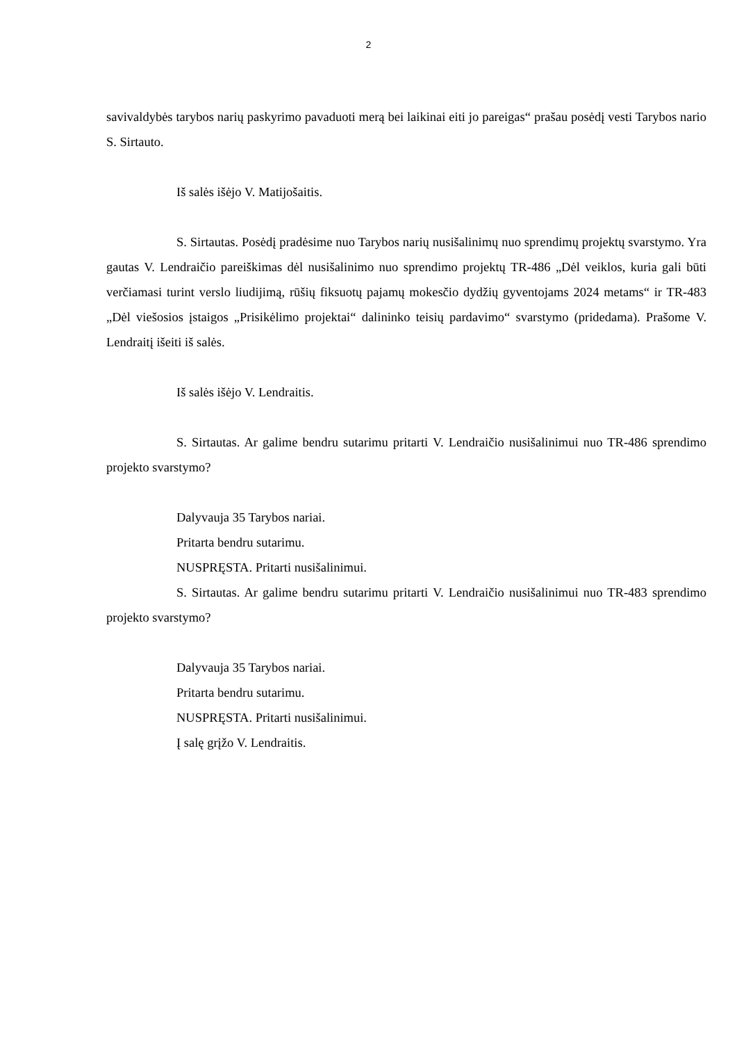2
savivaldybės tarybos narių paskyrimo pavaduoti merą bei laikinai eiti jo pareigas“ prašau posėdį vesti Tarybos nario S. Sirtauto.
Iš salės išėjo V. Matijošaitis.
S. Sirtautas. Posėdį pradėsime nuo Tarybos narių nusišalinimų nuo sprendimų projektų svarstymo. Yra gautas V. Lendraičio pareiškimas dėl nusišalinimo nuo sprendimo projektų TR-486 „Dėl veiklos, kuria gali būti verčiamasi turint verslo liudijimą, rūšių fiksuotų pajamų mokesčio dydžių gyventojams 2024 metams“ ir TR-483 „Dėl viešosios įstaigos „Prisikėlimo projektai“ dalininko teisių pardavimo“ svarstymo (pridedama). Prašome V. Lendraitį išeiti iš salės.
Iš salės išėjo V. Lendraitis.
S. Sirtautas. Ar galime bendru sutarimu pritarti V. Lendraičio nusišalinimui nuo TR-486 sprendimo projekto svarstymo?
Dalyvauja 35 Tarybos nariai.
Pritarta bendru sutarimu.
NUSPRĘSTA. Pritarti nusišalinimui.
S. Sirtautas. Ar galime bendru sutarimu pritarti V. Lendraičio nusišalinimui nuo TR-483 sprendimo projekto svarstymo?
Dalyvauja 35 Tarybos nariai.
Pritarta bendru sutarimu.
NUSPRĘSTA. Pritarti nusišalinimui.
Į salę grįžo V. Lendraitis.